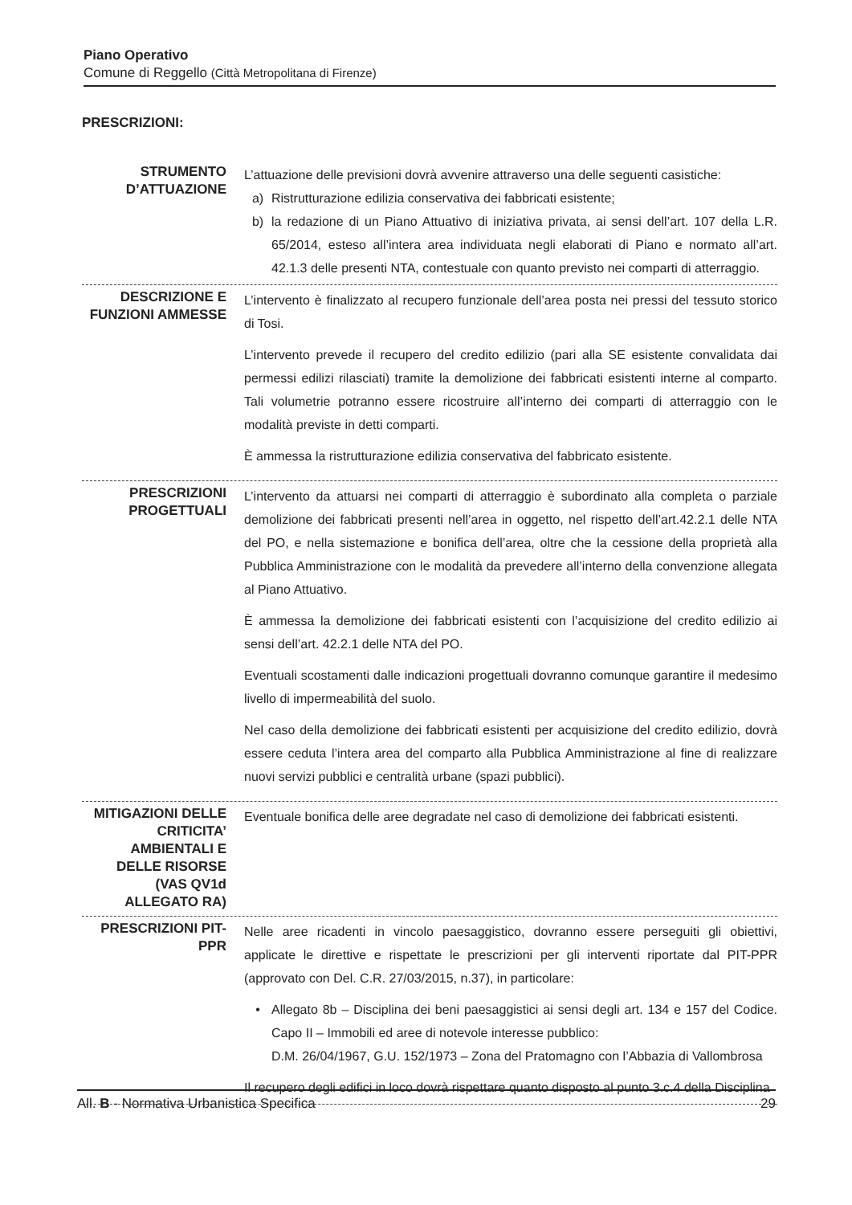Piano Operativo
Comune di Reggello (Città Metropolitana di Firenze)
PRESCRIZIONI:
STRUMENTO D’ATTUAZIONE
L’attuazione delle previsioni dovrà avvenire attraverso una delle seguenti casistiche:
a) Ristrutturazione edilizia conservativa dei fabbricati esistente;
b) la redazione di un Piano Attuativo di iniziativa privata, ai sensi dell’art. 107 della L.R. 65/2014, esteso all’intera area individuata negli elaborati di Piano e normato all’art. 42.1.3 delle presenti NTA, contestuale con quanto previsto nei comparti di atterraggio.
DESCRIZIONE E FUNZIONI AMMESSE
L’intervento è finalizzato al recupero funzionale dell’area posta nei pressi del tessuto storico di Tosi.
L’intervento prevede il recupero del credito edilizio (pari alla SE esistente convalidata dai permessi edilizi rilasciati) tramite la demolizione dei fabbricati esistenti interne al comparto. Tali volumetrie potranno essere ricostruire all’interno dei comparti di atterraggio con le modalità previste in detti comparti.
È ammessa la ristrutturazione edilizia conservativa del fabbricato esistente.
PRESCRIZIONI PROGETTUALI
L’intervento da attuarsi nei comparti di atterraggio è subordinato alla completa o parziale demolizione dei fabbricati presenti nell’area in oggetto, nel rispetto dell’art.42.2.1 delle NTA del PO, e nella sistemazione e bonifica dell’area, oltre che la cessione della proprietà alla Pubblica Amministrazione con le modalità da prevedere all’interno della convenzione allegata al Piano Attuativo.
È ammessa la demolizione dei fabbricati esistenti con l’acquisizione del credito edilizio ai sensi dell’art. 42.2.1 delle NTA del PO.
Eventuali scostamenti dalle indicazioni progettuali dovranno comunque garantire il medesimo livello di impermeabilità del suolo.
Nel caso della demolizione dei fabbricati esistenti per acquisizione del credito edilizio, dovrà essere ceduta l’intera area del comparto alla Pubblica Amministrazione al fine di realizzare nuovi servizi pubblici e centralità urbane (spazi pubblici).
MITIGAZIONI DELLE CRITICITA’ AMBIENTALI E DELLE RISORSE (VAS QV1d ALLEGATO RA)
Eventuale bonifica delle aree degradate nel caso di demolizione dei fabbricati esistenti.
PRESCRIZIONI PIT-PPR
Nelle aree ricadenti in vincolo paesaggistico, dovranno essere perseguiti gli obiettivi, applicate le direttive e rispettate le prescrizioni per gli interventi riportate dal PIT-PPR (approvato con Del. C.R. 27/03/2015, n.37), in particolare:
• Allegato 8b – Disciplina dei beni paesaggistici ai sensi degli art. 134 e 157 del Codice. Capo II – Immobili ed aree di notevole interesse pubblico:
D.M. 26/04/1967, G.U. 152/1973 – Zona del Pratomagno con l’Abbazia di Vallombrosa
Il recupero degli edifici in loco dovrà rispettare quanto disposto al punto 3.c.4 della Disciplina
All. B - Normativa Urbanistica Specifica 29